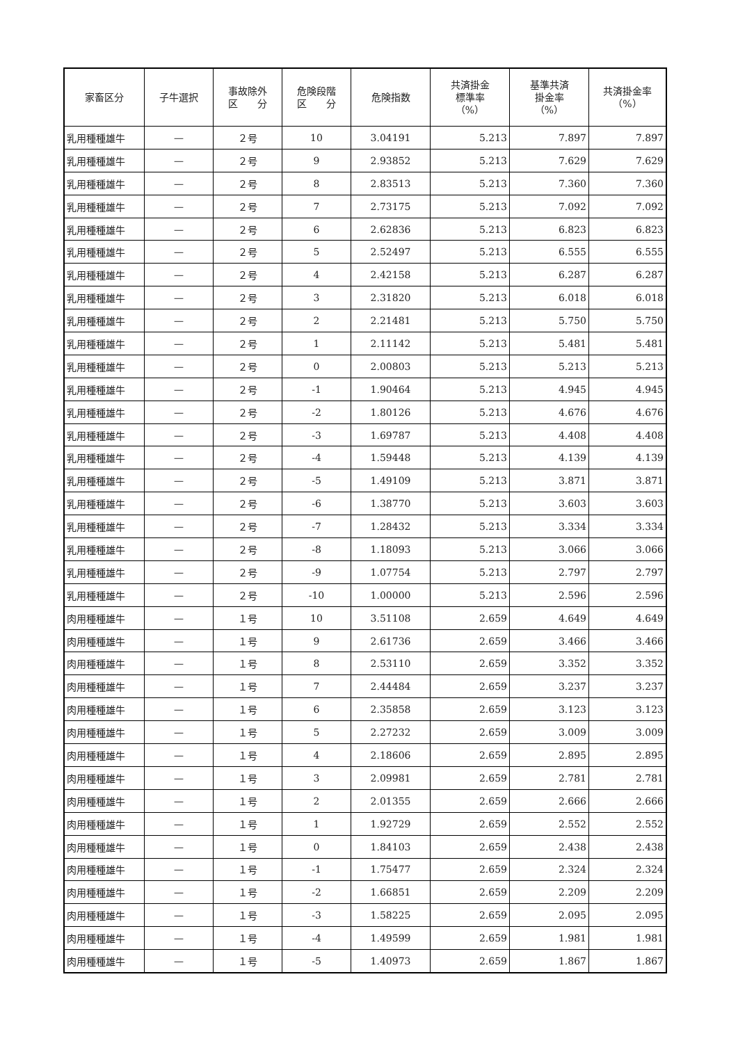| 家畜区分 | 子牛選択 | 事故除外 区 分 | 危険段階 区 分 | 危険指数 | 共済掛金 標準率 （%） | 基準共済 掛金率 （%） | 共済掛金率 （%） |
| --- | --- | --- | --- | --- | --- | --- | --- |
| 乳用種種雄牛 | — | ２号 | 10 | 3.04191 | 5.213 | 7.897 | 7.897 |
| 乳用種種雄牛 | — | ２号 | 9 | 2.93852 | 5.213 | 7.629 | 7.629 |
| 乳用種種雄牛 | — | ２号 | 8 | 2.83513 | 5.213 | 7.360 | 7.360 |
| 乳用種種雄牛 | — | ２号 | 7 | 2.73175 | 5.213 | 7.092 | 7.092 |
| 乳用種種雄牛 | — | ２号 | 6 | 2.62836 | 5.213 | 6.823 | 6.823 |
| 乳用種種雄牛 | — | ２号 | 5 | 2.52497 | 5.213 | 6.555 | 6.555 |
| 乳用種種雄牛 | — | ２号 | 4 | 2.42158 | 5.213 | 6.287 | 6.287 |
| 乳用種種雄牛 | — | ２号 | 3 | 2.31820 | 5.213 | 6.018 | 6.018 |
| 乳用種種雄牛 | — | ２号 | 2 | 2.21481 | 5.213 | 5.750 | 5.750 |
| 乳用種種雄牛 | — | ２号 | 1 | 2.11142 | 5.213 | 5.481 | 5.481 |
| 乳用種種雄牛 | — | ２号 | 0 | 2.00803 | 5.213 | 5.213 | 5.213 |
| 乳用種種雄牛 | — | ２号 | -1 | 1.90464 | 5.213 | 4.945 | 4.945 |
| 乳用種種雄牛 | — | ２号 | -2 | 1.80126 | 5.213 | 4.676 | 4.676 |
| 乳用種種雄牛 | — | ２号 | -3 | 1.69787 | 5.213 | 4.408 | 4.408 |
| 乳用種種雄牛 | — | ２号 | -4 | 1.59448 | 5.213 | 4.139 | 4.139 |
| 乳用種種雄牛 | — | ２号 | -5 | 1.49109 | 5.213 | 3.871 | 3.871 |
| 乳用種種雄牛 | — | ２号 | -6 | 1.38770 | 5.213 | 3.603 | 3.603 |
| 乳用種種雄牛 | — | ２号 | -7 | 1.28432 | 5.213 | 3.334 | 3.334 |
| 乳用種種雄牛 | — | ２号 | -8 | 1.18093 | 5.213 | 3.066 | 3.066 |
| 乳用種種雄牛 | — | ２号 | -9 | 1.07754 | 5.213 | 2.797 | 2.797 |
| 乳用種種雄牛 | — | ２号 | -10 | 1.00000 | 5.213 | 2.596 | 2.596 |
| 肉用種種雄牛 | — | １号 | 10 | 3.51108 | 2.659 | 4.649 | 4.649 |
| 肉用種種雄牛 | — | １号 | 9 | 2.61736 | 2.659 | 3.466 | 3.466 |
| 肉用種種雄牛 | — | １号 | 8 | 2.53110 | 2.659 | 3.352 | 3.352 |
| 肉用種種雄牛 | — | １号 | 7 | 2.44484 | 2.659 | 3.237 | 3.237 |
| 肉用種種雄牛 | — | １号 | 6 | 2.35858 | 2.659 | 3.123 | 3.123 |
| 肉用種種雄牛 | — | １号 | 5 | 2.27232 | 2.659 | 3.009 | 3.009 |
| 肉用種種雄牛 | — | １号 | 4 | 2.18606 | 2.659 | 2.895 | 2.895 |
| 肉用種種雄牛 | — | １号 | 3 | 2.09981 | 2.659 | 2.781 | 2.781 |
| 肉用種種雄牛 | — | １号 | 2 | 2.01355 | 2.659 | 2.666 | 2.666 |
| 肉用種種雄牛 | — | １号 | 1 | 1.92729 | 2.659 | 2.552 | 2.552 |
| 肉用種種雄牛 | — | １号 | 0 | 1.84103 | 2.659 | 2.438 | 2.438 |
| 肉用種種雄牛 | — | １号 | -1 | 1.75477 | 2.659 | 2.324 | 2.324 |
| 肉用種種雄牛 | — | １号 | -2 | 1.66851 | 2.659 | 2.209 | 2.209 |
| 肉用種種雄牛 | — | １号 | -3 | 1.58225 | 2.659 | 2.095 | 2.095 |
| 肉用種種雄牛 | — | １号 | -4 | 1.49599 | 2.659 | 1.981 | 1.981 |
| 肉用種種雄牛 | — | １号 | -5 | 1.40973 | 2.659 | 1.867 | 1.867 |